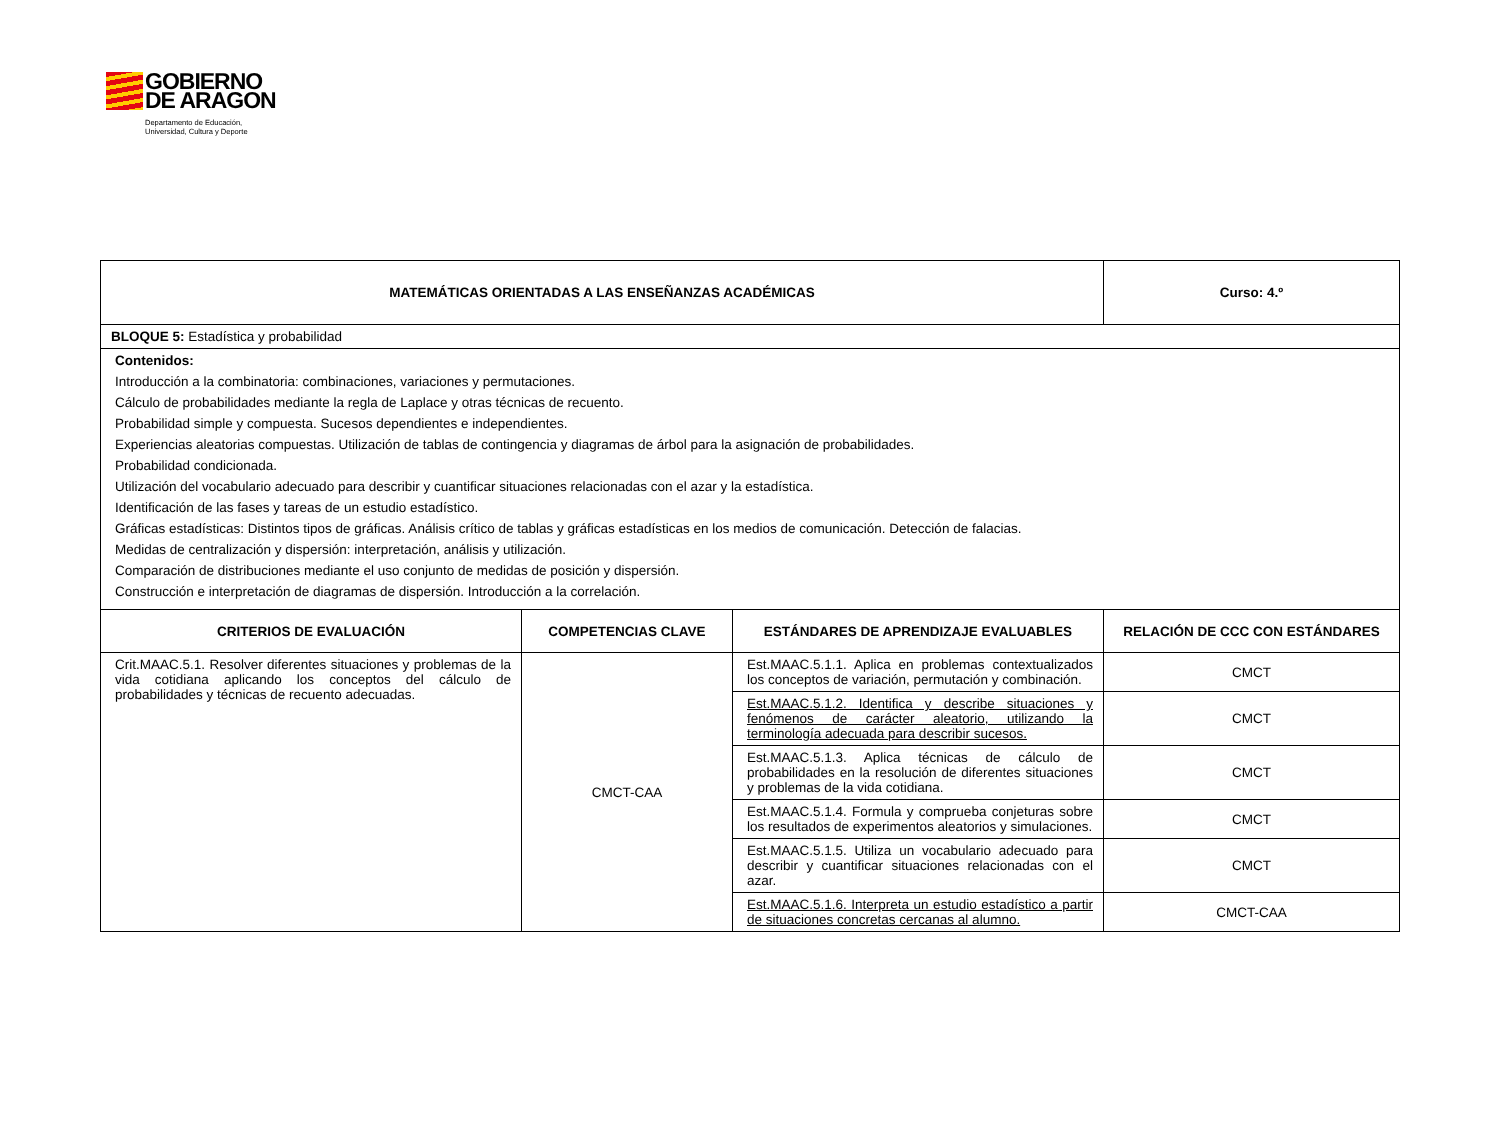GOBIERNO DE ARAGON Departamento de Educación,
Universidad, Cultura y Deporte
| MATEMÁTICAS ORIENTADAS A LAS ENSEÑANZAS ACADÉMICAS | | | Curso: 4.º |
| --- | --- | --- | --- |
| BLOQUE 5: Estadística y probabilidad | | | |
| Contenidos: Introducción a la combinatoria: combinaciones, variaciones y permutaciones. Cálculo de probabilidades mediante la regla de Laplace y otras técnicas de recuento. Probabilidad simple y compuesta. Sucesos dependientes e independientes. Experiencias aleatorias compuestas. Utilización de tablas de contingencia y diagramas de árbol para la asignación de probabilidades. Probabilidad condicionada. Utilización del vocabulario adecuado para describir y cuantificar situaciones relacionadas con el azar y la estadística. Identificación de las fases y tareas de un estudio estadístico. Gráficas estadísticas: Distintos tipos de gráficas. Análisis crítico de tablas y gráficas estadísticas en los medios de comunicación. Detección de falacias. Medidas de centralización y dispersión: interpretación, análisis y utilización. Comparación de distribuciones mediante el uso conjunto de medidas de posición y dispersión. Construcción e interpretación de diagramas de dispersión. Introducción a la correlación. | | | |
| CRITERIOS DE EVALUACIÓN | COMPETENCIAS CLAVE | ESTÁNDARES DE APRENDIZAJE EVALUABLES | RELACIÓN DE CCC CON ESTÁNDARES |
| Crit.MAAC.5.1. Resolver diferentes situaciones y problemas de la vida cotidiana aplicando los conceptos del cálculo de probabilidades y técnicas de recuento adecuadas. | CMCT-CAA | Est.MAAC.5.1.1. Aplica en problemas contextualizados los conceptos de variación, permutación y combinación. | CMCT |
| | | Est.MAAC.5.1.2. Identifica y describe situaciones y fenómenos de carácter aleatorio, utilizando la terminología adecuada para describir sucesos. | CMCT |
| | | Est.MAAC.5.1.3. Aplica técnicas de cálculo de probabilidades en la resolución de diferentes situaciones y problemas de la vida cotidiana. | CMCT |
| | | Est.MAAC.5.1.4. Formula y comprueba conjeturas sobre los resultados de experimentos aleatorios y simulaciones. | CMCT |
| | | Est.MAAC.5.1.5. Utiliza un vocabulario adecuado para describir y cuantificar situaciones relacionadas con el azar. | CMCT |
| | | Est.MAAC.5.1.6. Interpreta un estudio estadístico a partir de situaciones concretas cercanas al alumno. | CMCT-CAA |